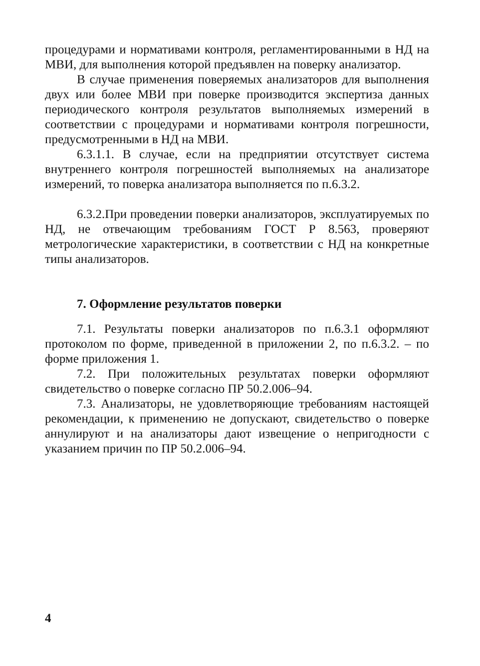процедурами и нормативами контроля, регламентированными в НД на МВИ, для выполнения которой предъявлен на поверку анализатор.
В случае применения поверяемых анализаторов для выполнения двух или более МВИ при поверке производится экспертиза данных периодического контроля результатов выполняемых измерений в соответствии с процедурами и нормативами контроля погрешности, предусмотренными в НД на МВИ.
6.3.1.1. В случае, если на предприятии отсутствует система внутреннего контроля погрешностей выполняемых на анализаторе измерений, то поверка анализатора выполняется по п.6.3.2.
6.3.2.При проведении поверки анализаторов, эксплуатируемых по НД, не отвечающим требованиям ГОСТ Р 8.563, проверяют метрологические характеристики, в соответствии с НД на конкретные типы анализаторов.
7. Оформление результатов поверки
7.1. Результаты поверки анализаторов по п.6.3.1 оформляют протоколом по форме, приведенной в приложении 2, по п.6.3.2. – по форме приложения 1.
7.2. При положительных результатах поверки оформляют свидетельство о поверке согласно ПР 50.2.006–94.
7.3. Анализаторы, не удовлетворяющие требованиям настоящей рекомендации, к применению не допускают, свидетельство о поверке аннулируют и на анализаторы дают извещение о непригодности с указанием причин по ПР 50.2.006–94.
4